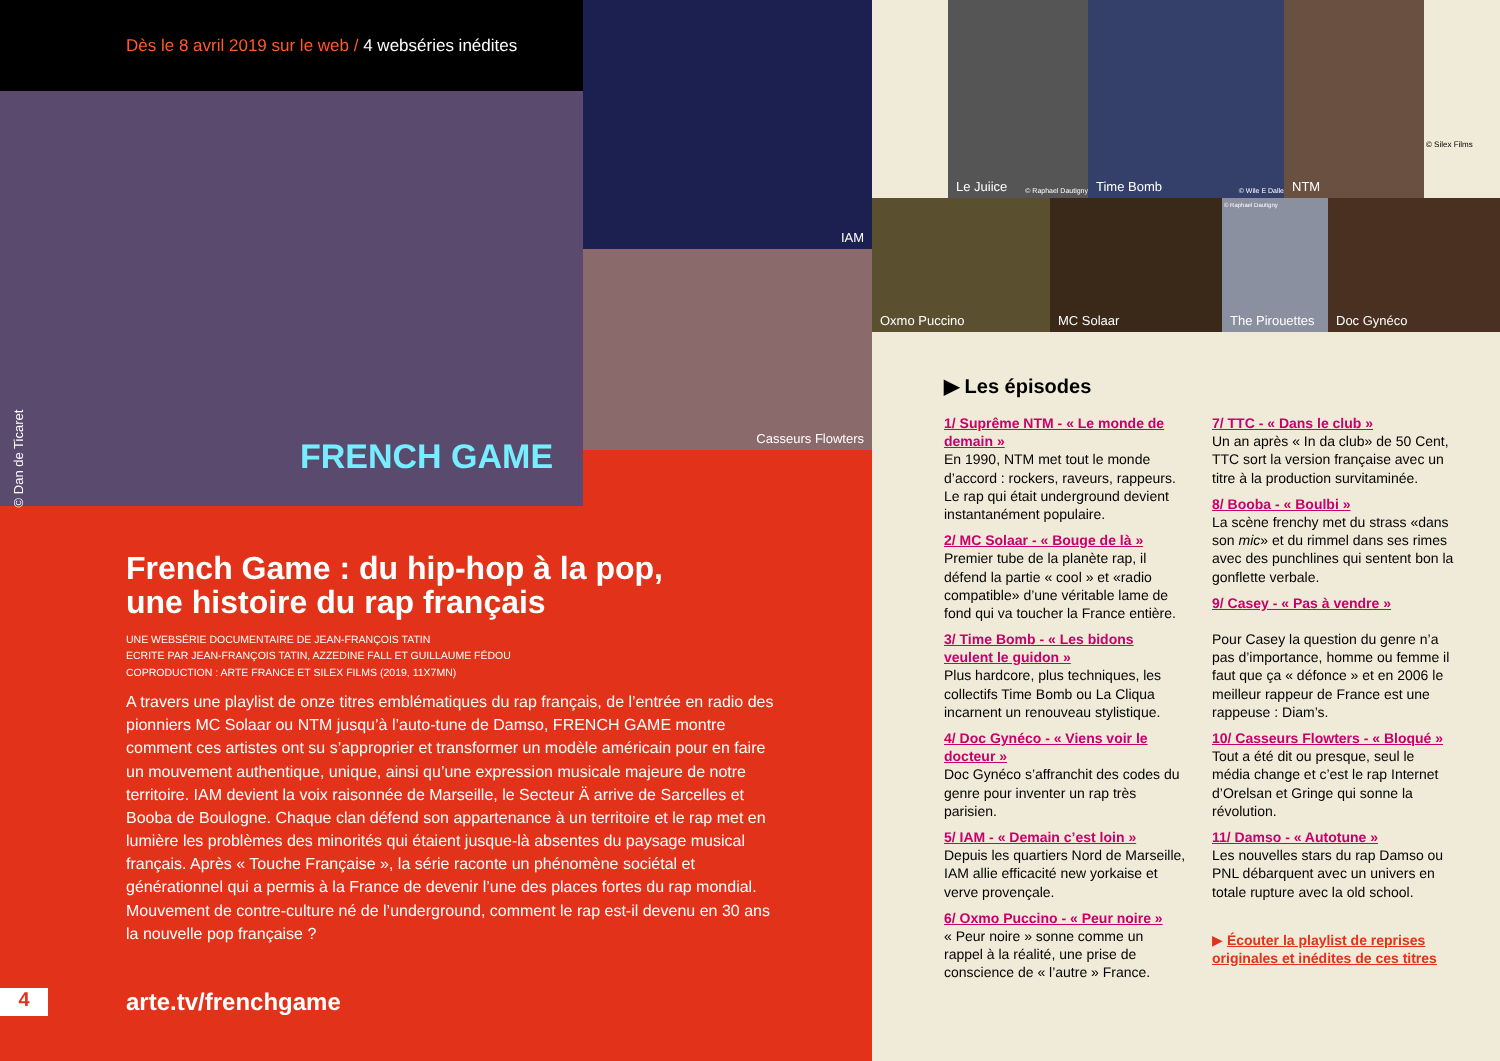Dès le 8 avril 2019 sur le web / 4 webséries inédites
© Dan de Ticaret FRENCH GAME
French Game : du hip-hop à la pop,
une histoire du rap français
UNE WEBSÉRIE DOCUMENTAIRE DE JEAN-FRANÇOIS TATIN
ECRITE PAR JEAN-FRANÇOIS TATIN, AZZEDINE FALL ET GUILLAUME FÉDOU
COPRODUCTION : ARTE FRANCE ET SILEX FILMS (2019, 11X7MN)
A travers une playlist de onze titres emblématiques du rap français, de l’entrée en radio des pionniers MC Solaar ou NTM jusqu’à l’auto-tune de Damso, FRENCH GAME montre comment ces artistes ont su s’approprier et transformer un modèle américain pour en faire un mouvement authentique, unique, ainsi qu’une expression musicale majeure de notre territoire. IAM devient la voix raisonnée de Marseille, le Secteur Ä arrive de Sarcelles et Booba de Boulogne. Chaque clan défend son appartenance à un territoire et le rap met en lumière les problèmes des minorités qui étaient jusque-là absentes du paysage musical français. Après « Touche Française », la série raconte un phénomène sociétal et générationnel qui a permis à la France de devenir l’une des places fortes du rap mondial. Mouvement de contre-culture né de l’underground, comment le rap est-il devenu en 30 ans la nouvelle pop française ?
4 arte.tv/frenchgame
IAM
Casseurs Flowters
Le Juiice © Raphael Dautigny
Time Bomb © Wile E Dalle NTM
© Silex Films
Oxmo Puccino MC Solaar
The Pirouettes
© Raphael Dautigny
Doc Gynéco
▶ Les épisodes
1/ Suprême NTM - « Le monde de demain »
En 1990, NTM met tout le monde d’accord : rockers, raveurs, rappeurs. Le rap qui était underground devient instantanément populaire.
2/ MC Solaar - « Bouge de là »
Premier tube de la planète rap, il défend la partie « cool » et «radio compatible» d’une véritable lame de fond qui va toucher la France entière.
3/ Time Bomb - « Les bidons veulent le guidon »
Plus hardcore, plus techniques, les collectifs Time Bomb ou La Cliqua incarnent un renouveau stylistique.
4/ Doc Gynéco - « Viens voir le docteur »
Doc Gynéco s’affranchit des codes du genre pour inventer un rap très parisien.
5/ IAM - « Demain c’est loin »
Depuis les quartiers Nord de Marseille, IAM allie efficacité new yorkaise et verve provençale.
6/ Oxmo Puccino - « Peur noire »
« Peur noire » sonne comme un rappel à la réalité, une prise de conscience de « l’autre » France.
7/ TTC - « Dans le club »
Un an après « In da club» de 50 Cent, TTC sort la version française avec un titre à la production survitaminée.
8/ Booba - « Boulbi »
La scène frenchy met du strass «dans son mic» et du rimmel dans ses rimes avec des punchlines qui sentent bon la gonflette verbale.
9/ Casey - « Pas à vendre »
Pour Casey la question du genre n’a pas d’importance, homme ou femme il faut que ça « défonce » et en 2006 le meilleur rappeur de France est une rappeuse : Diam’s.
10/ Casseurs Flowters - « Bloqué »
Tout a été dit ou presque, seul le média change et c’est le rap Internet d’Orelsan et Gringe qui sonne la révolution.
11/ Damso - « Autotune »
Les nouvelles stars du rap Damso ou PNL débarquent avec un univers en totale rupture avec la old school.
▶ Écouter la playlist de reprises originales et inédites de ces titres